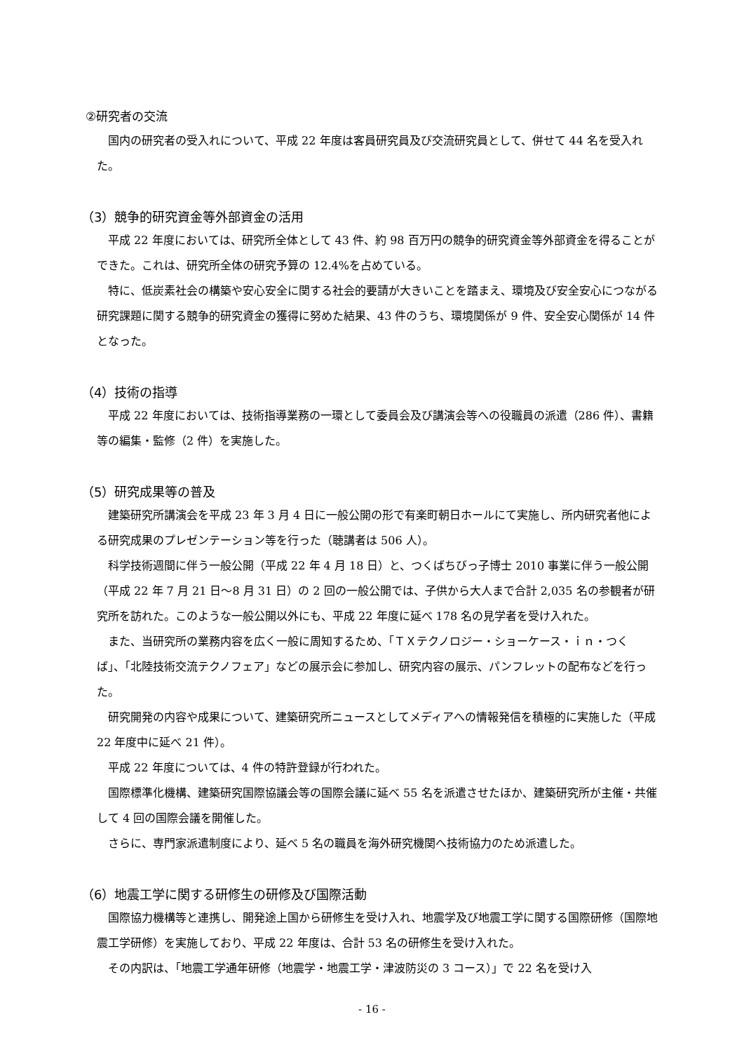②研究者の交流
国内の研究者の受入れについて、平成 22 年度は客員研究員及び交流研究員として、併せて 44 名を受入れた。
（3）競争的研究資金等外部資金の活用
平成 22 年度においては、研究所全体として 43 件、約 98 百万円の競争的研究資金等外部資金を得ることができた。これは、研究所全体の研究予算の 12.4%を占めている。
特に、低炭素社会の構築や安心安全に関する社会的要請が大きいことを踏まえ、環境及び安全安心につながる研究課題に関する競争的研究資金の獲得に努めた結果、43 件のうち、環境関係が 9 件、安全安心関係が 14 件となった。
（4）技術の指導
平成 22 年度においては、技術指導業務の一環として委員会及び講演会等への役職員の派遣（286 件）、書籍等の編集・監修（2 件）を実施した。
（5）研究成果等の普及
建築研究所講演会を平成 23 年 3 月 4 日に一般公開の形で有楽町朝日ホールにて実施し、所内研究者他による研究成果のプレゼンテーション等を行った（聴講者は 506 人）。
科学技術週間に伴う一般公開（平成 22 年 4 月 18 日）と、つくばちびっ子博士 2010 事業に伴う一般公開（平成 22 年 7 月 21 日～8 月 31 日）の 2 回の一般公開では、子供から大人まで合計 2,035 名の参観者が研究所を訪れた。このような一般公開以外にも、平成 22 年度に延べ 178 名の見学者を受け入れた。
また、当研究所の業務内容を広く一般に周知するため、「ＴＸテクノロジー・ショーケース・ｉｎ・つくば」、「北陸技術交流テクノフェア」などの展示会に参加し、研究内容の展示、パンフレットの配布などを行った。
研究開発の内容や成果について、建築研究所ニュースとしてメディアへの情報発信を積極的に実施した（平成 22 年度中に延べ 21 件）。
平成 22 年度については、4 件の特許登録が行われた。
国際標準化機構、建築研究国際協議会等の国際会議に延べ 55 名を派遣させたほか、建築研究所が主催・共催して 4 回の国際会議を開催した。
さらに、専門家派遣制度により、延べ 5 名の職員を海外研究機関へ技術協力のため派遣した。
（6）地震工学に関する研修生の研修及び国際活動
国際協力機構等と連携し、開発途上国から研修生を受け入れ、地震学及び地震工学に関する国際研修（国際地震工学研修）を実施しており、平成 22 年度は、合計 53 名の研修生を受け入れた。
その内訳は、「地震工学通年研修（地震学・地震工学・津波防災の 3 コース）」で 22 名を受け入
- 16 -